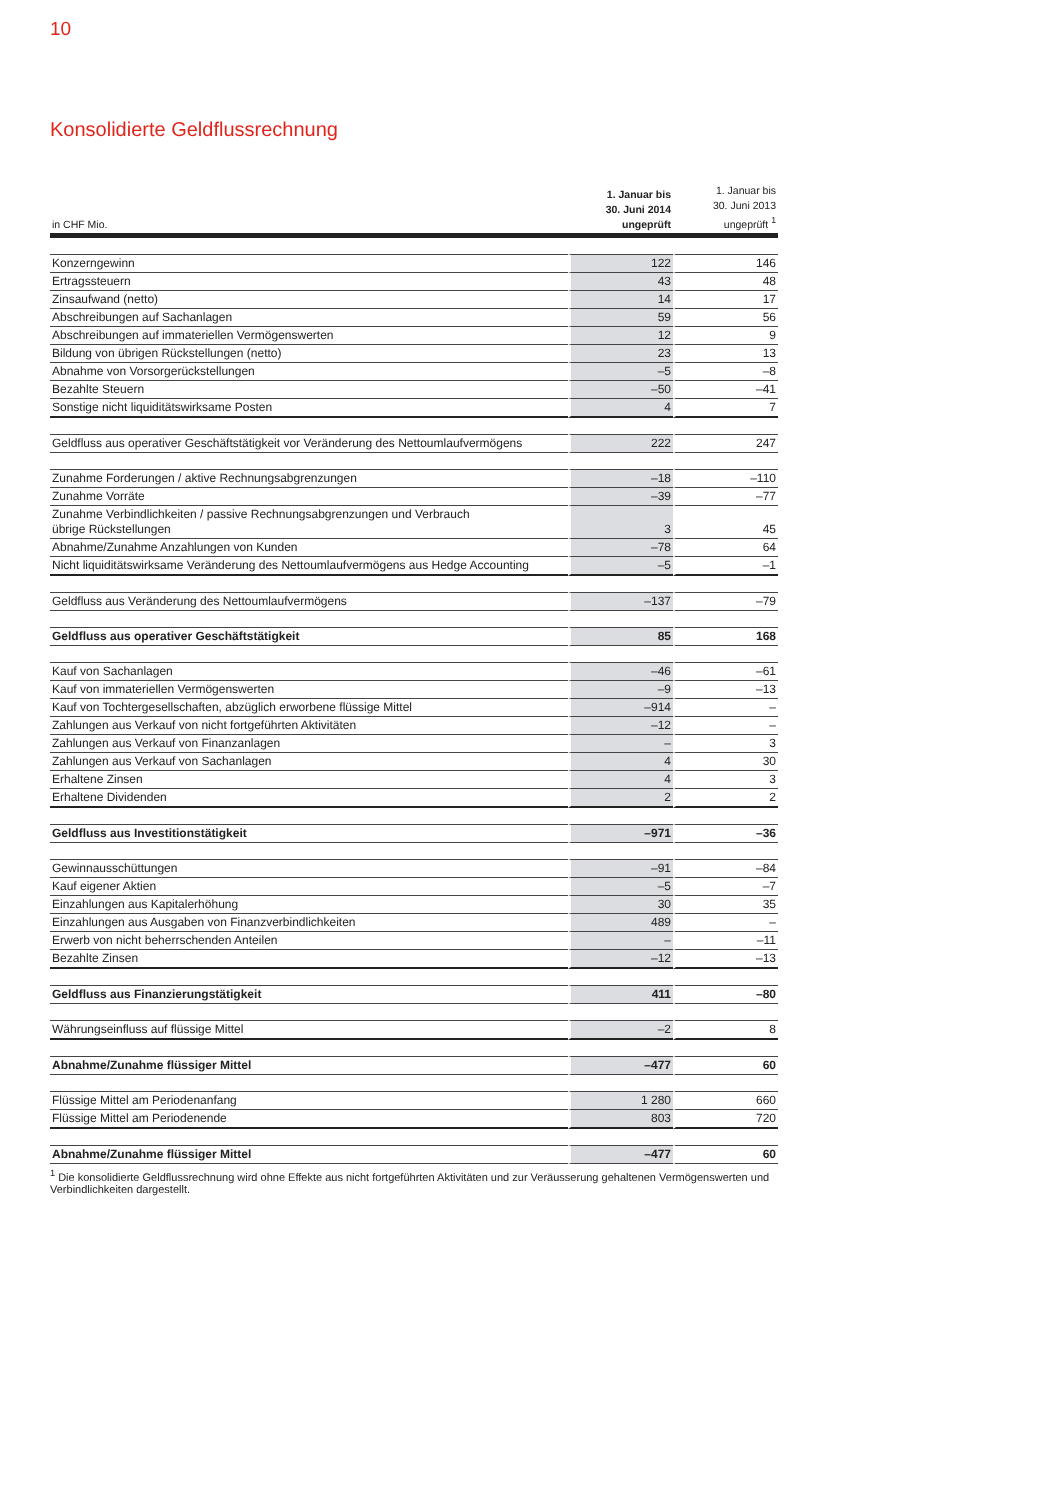10
Konsolidierte Geldflussrechnung
| in CHF Mio. | 1. Januar bis 30. Juni 2014 ungeprüft | 1. Januar bis 30. Juni 2013 ungeprüft <sup>1</sup> |
| --- | --- | --- |
| Konzerngewinn | 122 | 146 |
| Ertragssteuern | 43 | 48 |
| Zinsaufwand (netto) | 14 | 17 |
| Abschreibungen auf Sachanlagen | 59 | 56 |
| Abschreibungen auf immateriellen Vermögenswerten | 12 | 9 |
| Bildung von übrigen Rückstellungen (netto) | 23 | 13 |
| Abnahme von Vorsorgerückstellungen | –5 | –8 |
| Bezahlte Steuern | –50 | –41 |
| Sonstige nicht liquiditätswirksame Posten | 4 | 7 |
| Geldfluss aus operativer Geschäftstätigkeit vor Veränderung des Nettoumlaufvermögens | 222 | 247 |
| Zunahme Forderungen / aktive Rechnungsabgrenzungen | –18 | –110 |
| Zunahme Vorräte | –39 | –77 |
| Zunahme Verbindlichkeiten / passive Rechnungsabgrenzungen und Verbrauch übrige Rückstellungen | 3 | 45 |
| Abnahme/Zunahme Anzahlungen von Kunden | –78 | 64 |
| Nicht liquiditätswirksame Veränderung des Nettoumlaufvermögens aus Hedge Accounting | –5 | –1 |
| Geldfluss aus Veränderung des Nettoumlaufvermögens | –137 | –79 |
| Geldfluss aus operativer Geschäftstätigkeit | 85 | 168 |
| Kauf von Sachanlagen | –46 | –61 |
| Kauf von immateriellen Vermögenswerten | –9 | –13 |
| Kauf von Tochtergesellschaften, abzüglich erworbene flüssige Mittel | –914 | – |
| Zahlungen aus Verkauf von nicht fortgeführten Aktivitäten | –12 | – |
| Zahlungen aus Verkauf von Finanzanlagen | – | 3 |
| Zahlungen aus Verkauf von Sachanlagen | 4 | 30 |
| Erhaltene Zinsen | 4 | 3 |
| Erhaltene Dividenden | 2 | 2 |
| Geldfluss aus Investitionstätigkeit | –971 | –36 |
| Gewinnausschüttungen | –91 | –84 |
| Kauf eigener Aktien | –5 | –7 |
| Einzahlungen aus Kapitalerhöhung | 30 | 35 |
| Einzahlungen aus Ausgaben von Finanzverbindlichkeiten | 489 | – |
| Erwerb von nicht beherrschenden Anteilen | – | –11 |
| Bezahlte Zinsen | –12 | –13 |
| Geldfluss aus Finanzierungstätigkeit | 411 | –80 |
| Währungseinfluss auf flüssige Mittel | –2 | 8 |
| Abnahme/Zunahme flüssiger Mittel | –477 | 60 |
| Flüssige Mittel am Periodenanfang | 1 280 | 660 |
| Flüssige Mittel am Periodenende | 803 | 720 |
| Abnahme/Zunahme flüssiger Mittel | –477 | 60 |
<sup>1</sup> Die konsolidierte Geldflussrechnung wird ohne Effekte aus nicht fortgeführten Aktivitäten und zur Veräusserung gehaltenen Vermögenswerten und Verbindlichkeiten dargestellt.